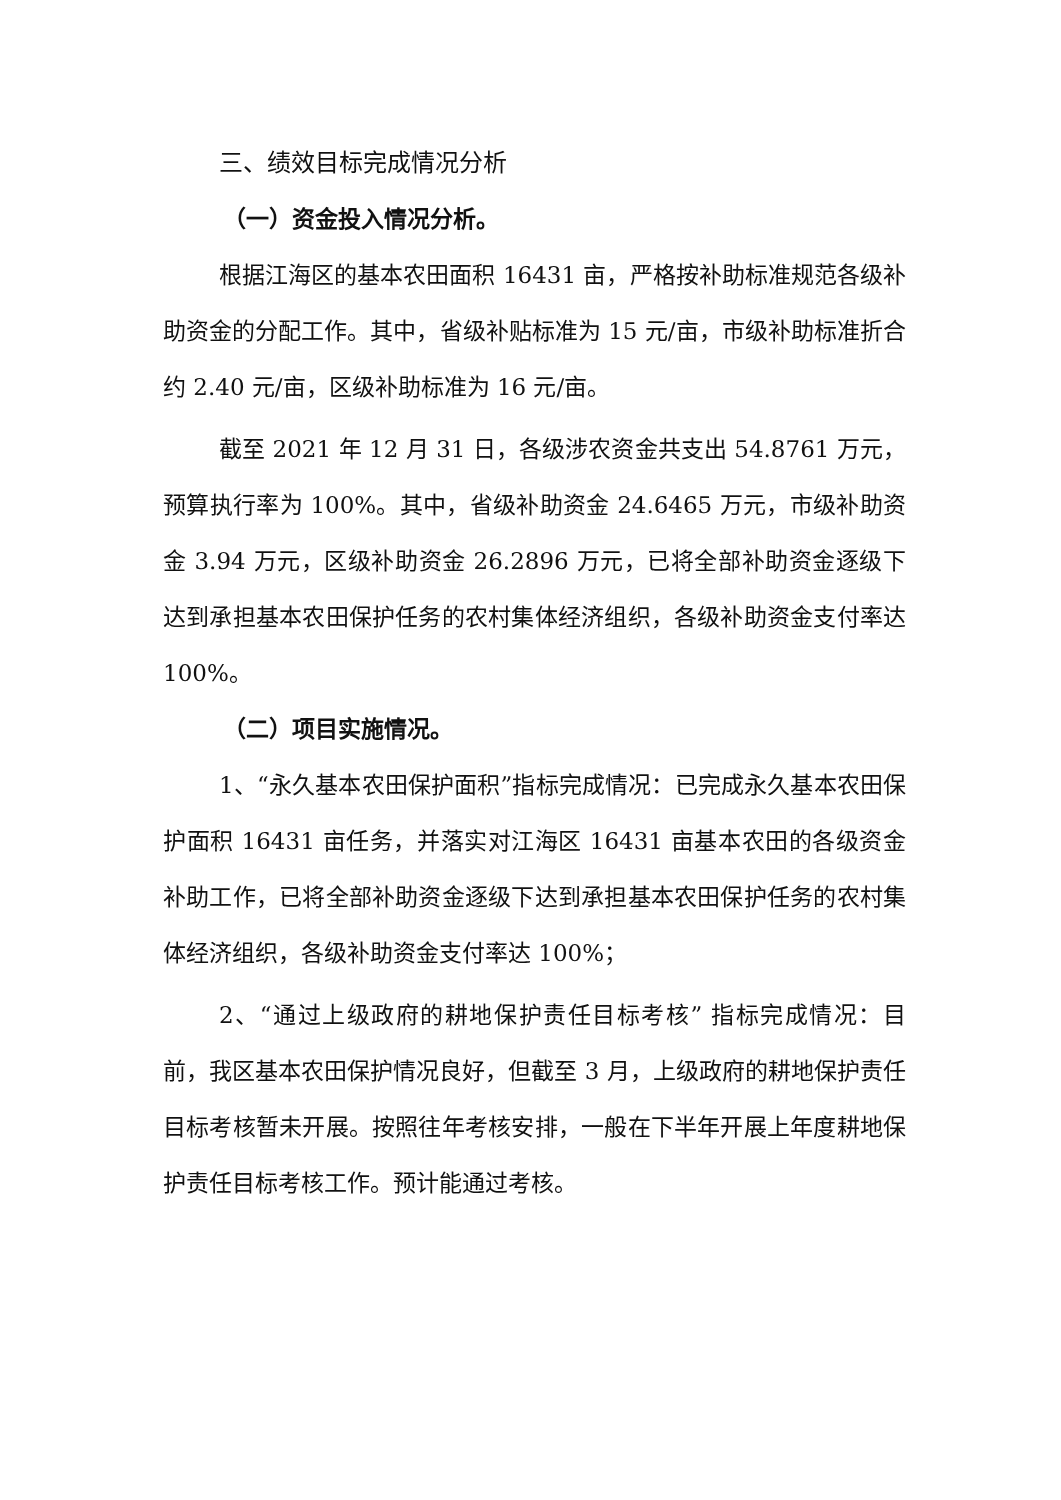三、绩效目标完成情况分析
（一）资金投入情况分析。
根据江海区的基本农田面积 16431 亩，严格按补助标准规范各级补助资金的分配工作。其中，省级补贴标准为 15 元/亩，市级补助标准折合约 2.40 元/亩，区级补助标准为 16 元/亩。
截至 2021 年 12 月 31 日，各级涉农资金共支出 54.8761 万元，预算执行率为 100%。其中，省级补助资金 24.6465 万元，市级补助资金 3.94 万元，区级补助资金 26.2896 万元，已将全部补助资金逐级下达到承担基本农田保护任务的农村集体经济组织，各级补助资金支付率达 100%。
（二）项目实施情况。
1、“永久基本农田保护面积”指标完成情况：已完成永久基本农田保护面积 16431 亩任务，并落实对江海区 16431 亩基本农田的各级资金补助工作，已将全部补助资金逐级下达到承担基本农田保护任务的农村集体经济组织，各级补助资金支付率达 100%；
2、“通过上级政府的耕地保护责任目标考核” 指标完成情况：目前，我区基本农田保护情况良好，但截至 3 月，上级政府的耕地保护责任目标考核暂未开展。按照往年考核安排，一般在下半年开展上年度耕地保护责任目标考核工作。预计能通过考核。